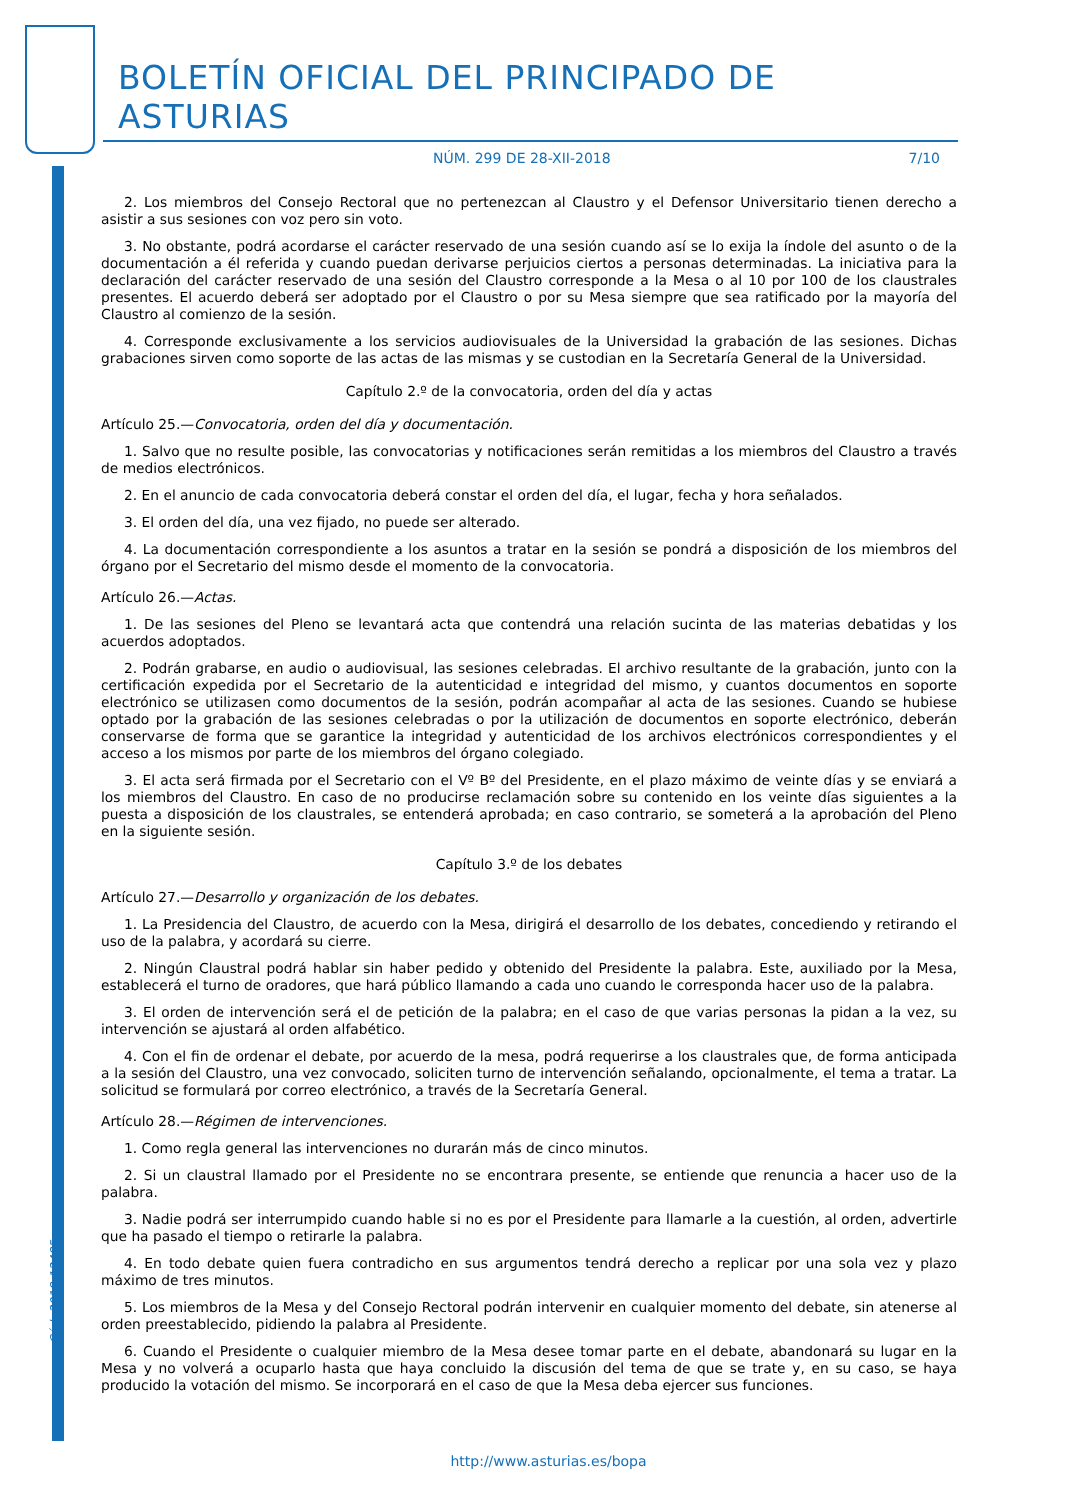BOLETÍN OFICIAL DEL PRINCIPADO DE ASTURIAS
NÚM. 299 DE 28-XII-2018 7/10
Cód. 2018-12485
2. Los miembros del Consejo Rectoral que no pertenezcan al Claustro y el Defensor Universitario tienen derecho a asistir a sus sesiones con voz pero sin voto.
3. No obstante, podrá acordarse el carácter reservado de una sesión cuando así se lo exija la índole del asunto o de la documentación a él referida y cuando puedan derivarse perjuicios ciertos a personas determinadas. La iniciativa para la declaración del carácter reservado de una sesión del Claustro corresponde a la Mesa o al 10 por 100 de los claustrales presentes. El acuerdo deberá ser adoptado por el Claustro o por su Mesa siempre que sea ratificado por la mayoría del Claustro al comienzo de la sesión.
4. Corresponde exclusivamente a los servicios audiovisuales de la Universidad la grabación de las sesiones. Dichas grabaciones sirven como soporte de las actas de las mismas y se custodian en la Secretaría General de la Universidad.
Capítulo 2.º de la convocatoria, orden del día y actas
Artículo 25.—Convocatoria, orden del día y documentación.
1. Salvo que no resulte posible, las convocatorias y notificaciones serán remitidas a los miembros del Claustro a través de medios electrónicos.
2. En el anuncio de cada convocatoria deberá constar el orden del día, el lugar, fecha y hora señalados.
3. El orden del día, una vez fijado, no puede ser alterado.
4. La documentación correspondiente a los asuntos a tratar en la sesión se pondrá a disposición de los miembros del órgano por el Secretario del mismo desde el momento de la convocatoria.
Artículo 26.—Actas.
1. De las sesiones del Pleno se levantará acta que contendrá una relación sucinta de las materias debatidas y los acuerdos adoptados.
2. Podrán grabarse, en audio o audiovisual, las sesiones celebradas. El archivo resultante de la grabación, junto con la certificación expedida por el Secretario de la autenticidad e integridad del mismo, y cuantos documentos en soporte electrónico se utilizasen como documentos de la sesión, podrán acompañar al acta de las sesiones. Cuando se hubiese optado por la grabación de las sesiones celebradas o por la utilización de documentos en soporte electrónico, deberán conservarse de forma que se garantice la integridad y autenticidad de los archivos electrónicos correspondientes y el acceso a los mismos por parte de los miembros del órgano colegiado.
3. El acta será firmada por el Secretario con el Vº Bº del Presidente, en el plazo máximo de veinte días y se enviará a los miembros del Claustro. En caso de no producirse reclamación sobre su contenido en los veinte días siguientes a la puesta a disposición de los claustrales, se entenderá aprobada; en caso contrario, se someterá a la aprobación del Pleno en la siguiente sesión.
Capítulo 3.º de los debates
Artículo 27.—Desarrollo y organización de los debates.
1. La Presidencia del Claustro, de acuerdo con la Mesa, dirigirá el desarrollo de los debates, concediendo y retirando el uso de la palabra, y acordará su cierre.
2. Ningún Claustral podrá hablar sin haber pedido y obtenido del Presidente la palabra. Este, auxiliado por la Mesa, establecerá el turno de oradores, que hará público llamando a cada uno cuando le corresponda hacer uso de la palabra.
3. El orden de intervención será el de petición de la palabra; en el caso de que varias personas la pidan a la vez, su intervención se ajustará al orden alfabético.
4. Con el fin de ordenar el debate, por acuerdo de la mesa, podrá requerirse a los claustrales que, de forma anticipada a la sesión del Claustro, una vez convocado, soliciten turno de intervención señalando, opcionalmente, el tema a tratar. La solicitud se formulará por correo electrónico, a través de la Secretaría General.
Artículo 28.—Régimen de intervenciones.
1. Como regla general las intervenciones no durarán más de cinco minutos.
2. Si un claustral llamado por el Presidente no se encontrara presente, se entiende que renuncia a hacer uso de la palabra.
3. Nadie podrá ser interrumpido cuando hable si no es por el Presidente para llamarle a la cuestión, al orden, advertirle que ha pasado el tiempo o retirarle la palabra.
4. En todo debate quien fuera contradicho en sus argumentos tendrá derecho a replicar por una sola vez y plazo máximo de tres minutos.
5. Los miembros de la Mesa y del Consejo Rectoral podrán intervenir en cualquier momento del debate, sin atenerse al orden preestablecido, pidiendo la palabra al Presidente.
6. Cuando el Presidente o cualquier miembro de la Mesa desee tomar parte en el debate, abandonará su lugar en la Mesa y no volverá a ocuparlo hasta que haya concluido la discusión del tema de que se trate y, en su caso, se haya producido la votación del mismo. Se incorporará en el caso de que la Mesa deba ejercer sus funciones.
http://www.asturias.es/bopa